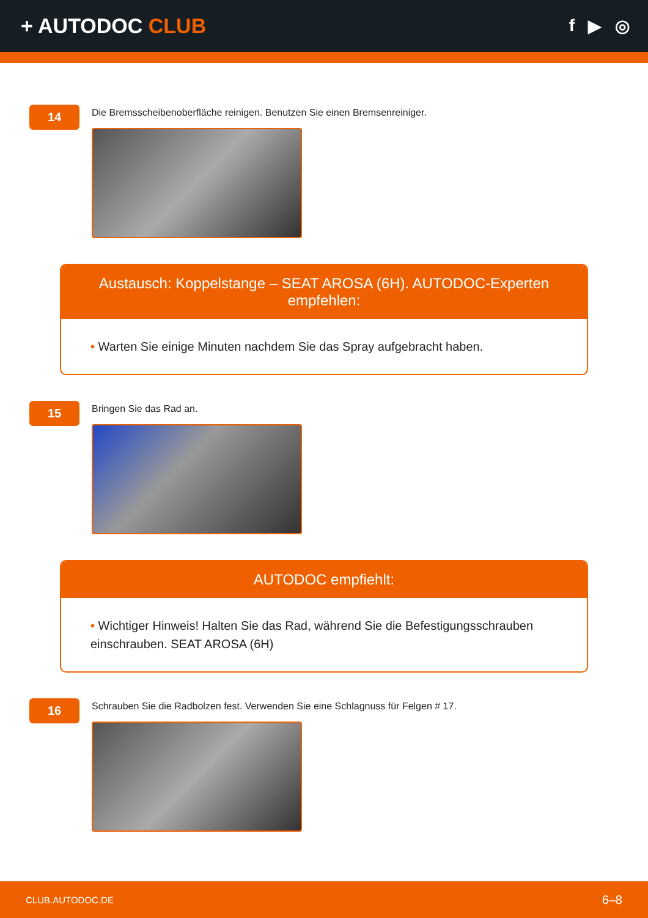+ AUTODOC CLUB
f ▶ ◎
14
Die Bremsscheibenoberfläche reinigen. Benutzen Sie einen Bremsenreiniger.
Austausch: Koppelstange – SEAT AROSA (6H). AUTODOC-Experten empfehlen:
• Warten Sie einige Minuten nachdem Sie das Spray aufgebracht haben.
15
Bringen Sie das Rad an.
AUTODOC empfiehlt:
• Wichtiger Hinweis! Halten Sie das Rad, während Sie die Befestigungsschrauben einschrauben. SEAT AROSA (6H)
16
Schrauben Sie die Radbolzen fest. Verwenden Sie eine Schlagnuss für Felgen # 17.
CLUB.AUTODOC.DE 6–8